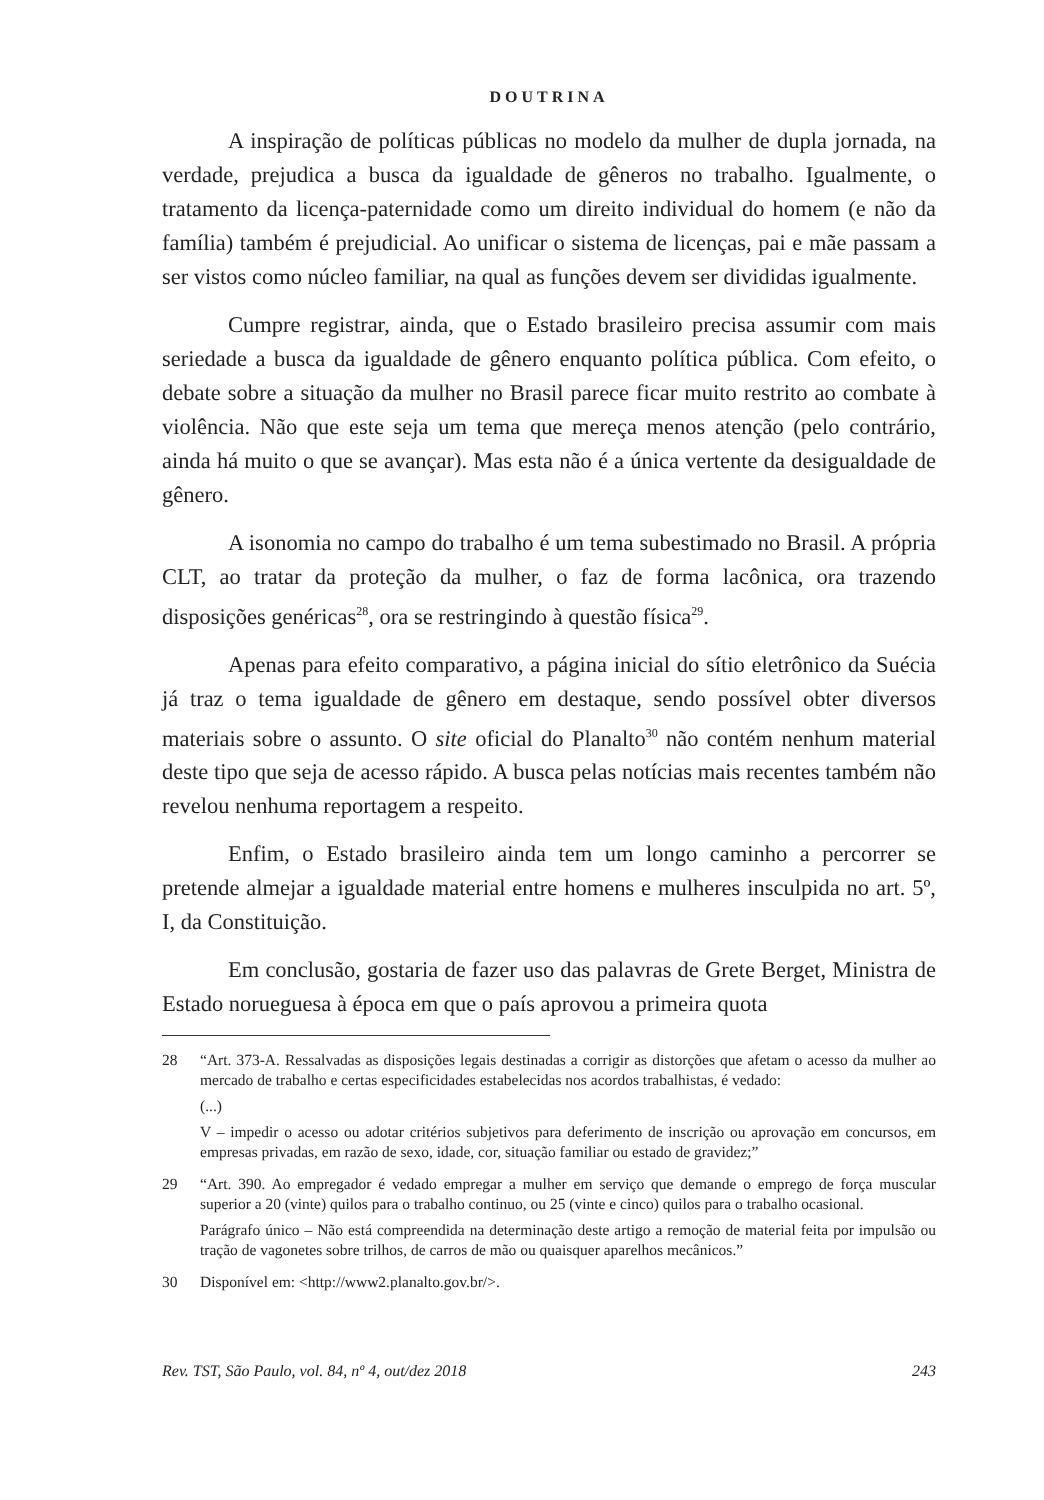DOUTRINA
A inspiração de políticas públicas no modelo da mulher de dupla jornada, na verdade, prejudica a busca da igualdade de gêneros no trabalho. Igualmente, o tratamento da licença-paternidade como um direito individual do homem (e não da família) também é prejudicial. Ao unificar o sistema de licenças, pai e mãe passam a ser vistos como núcleo familiar, na qual as funções devem ser divididas igualmente.
Cumpre registrar, ainda, que o Estado brasileiro precisa assumir com mais seriedade a busca da igualdade de gênero enquanto política pública. Com efeito, o debate sobre a situação da mulher no Brasil parece ficar muito restrito ao combate à violência. Não que este seja um tema que mereça menos atenção (pelo contrário, ainda há muito o que se avançar). Mas esta não é a única vertente da desigualdade de gênero.
A isonomia no campo do trabalho é um tema subestimado no Brasil. A própria CLT, ao tratar da proteção da mulher, o faz de forma lacônica, ora trazendo disposições genéricas<sup>28</sup>, ora se restringindo à questão física<sup>29</sup>.
Apenas para efeito comparativo, a página inicial do sítio eletrônico da Suécia já traz o tema igualdade de gênero em destaque, sendo possível obter diversos materiais sobre o assunto. O site oficial do Planalto<sup>30</sup> não contém nenhum material deste tipo que seja de acesso rápido. A busca pelas notícias mais recentes também não revelou nenhuma reportagem a respeito.
Enfim, o Estado brasileiro ainda tem um longo caminho a percorrer se pretende almejar a igualdade material entre homens e mulheres insculpida no art. 5º, I, da Constituição.
Em conclusão, gostaria de fazer uso das palavras de Grete Berget, Ministra de Estado norueguesa à época em que o país aprovou a primeira quota
28 “Art. 373-A. Ressalvadas as disposições legais destinadas a corrigir as distorções que afetam o acesso da mulher ao mercado de trabalho e certas especificidades estabelecidas nos acordos trabalhistas, é vedado:
(...)
V – impedir o acesso ou adotar critérios subjetivos para deferimento de inscrição ou aprovação em concursos, em empresas privadas, em razão de sexo, idade, cor, situação familiar ou estado de gravidez;”
29 “Art. 390. Ao empregador é vedado empregar a mulher em serviço que demande o emprego de força muscular superior a 20 (vinte) quilos para o trabalho continuo, ou 25 (vinte e cinco) quilos para o trabalho ocasional.
Parágrafo único – Não está compreendida na determinação deste artigo a remoção de material feita por impulsão ou tração de vagonetes sobre trilhos, de carros de mão ou quaisquer aparelhos mecânicos.”
30 Disponível em: <http://www2.planalto.gov.br/>.
Rev. TST, São Paulo, vol. 84, nº 4, out/dez 2018 243